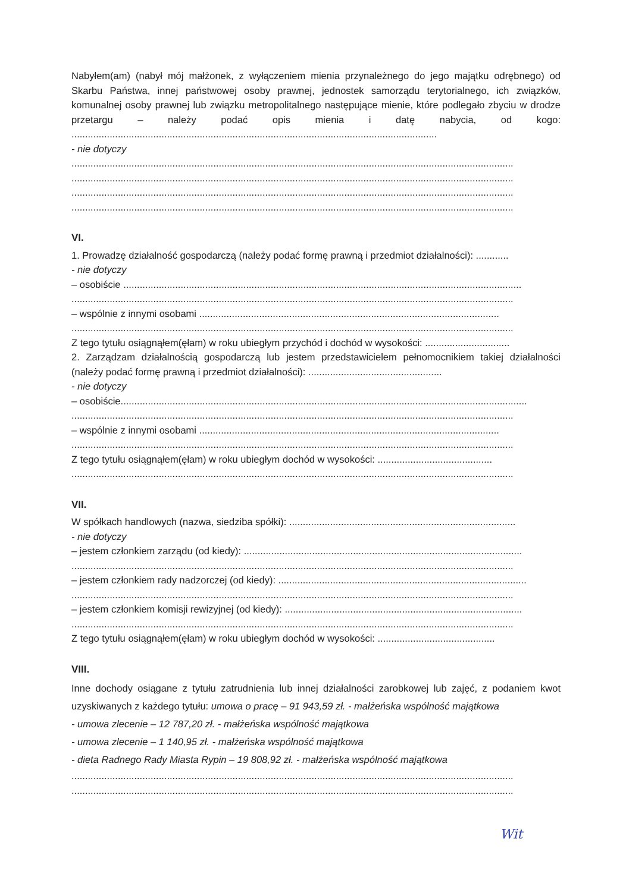Nabyłem(am) (nabył mój małżonek, z wyłączeniem mienia przynależnego do jego majątku odrębnego) od Skarbu Państwa, innej państwowej osoby prawnej, jednostek samorządu terytorialnego, ich związków, komunalnej osoby prawnej lub związku metropolitalnego następujące mienie, które podlegało zbyciu w drodze przetargu – należy podać opis mienia i datę nabycia, od kogo: ......................................................................................................................................
- nie dotyczy
..................................................................................................................................................................
..................................................................................................................................................................
..................................................................................................................................................................
..................................................................................................................................................................
VI.
1. Prowadzę działalność gospodarczą (należy podać formę prawną i przedmiot działalności): ............
- nie dotyczy
– osobiście ..................................................................................................................................................
..................................................................................................................................................................
– wspólnie z innymi osobami ..............................................................................................................
..................................................................................................................................................................
Z tego tytułu osiągnąłem(ęłam) w roku ubiegłym przychód i dochód w wysokości: ...............................
2. Zarządzam działalnością gospodarczą lub jestem przedstawicielem pełnomocnikiem takiej działalności (należy podać formę prawną i przedmiot działalności): .................................................
- nie dotyczy
– osobiście.....................................................................................................................................................
..................................................................................................................................................................
– wspólnie z innymi osobami ..............................................................................................................
..................................................................................................................................................................
Z tego tytułu osiągnąłem(ęłam) w roku ubiegłym dochód w wysokości: ..........................................
..................................................................................................................................................................
VII.
W spółkach handlowych (nazwa, siedziba spółki): ...................................................................................
- nie dotyczy
– jestem członkiem zarządu (od kiedy): ......................................................................................................
..................................................................................................................................................................
– jestem członkiem rady nadzorczej (od kiedy): ...........................................................................................
..................................................................................................................................................................
– jestem członkiem komisji rewizyjnej (od kiedy): .......................................................................................
..................................................................................................................................................................
Z tego tytułu osiągnąłem(ęłam) w roku ubiegłym dochód w wysokości: ...........................................
VIII.
Inne dochody osiągane z tytułu zatrudnienia lub innej działalności zarobkowej lub zajęć, z podaniem kwot uzyskiwanych z każdego tytułu: umowa o pracę – 91 943,59 zł. - małżeńska wspólność majątkowa
- umowa zlecenie – 12 787,20 zł. - małżeńska wspólność majątkowa
- umowa zlecenie – 1 140,95 zł. - małżeńska wspólność majątkowa
- dieta Radnego Rady Miasta Rypin – 19 808,92 zł. - małżeńska wspólność majątkowa
..................................................................................................................................................................
..................................................................................................................................................................
Wit